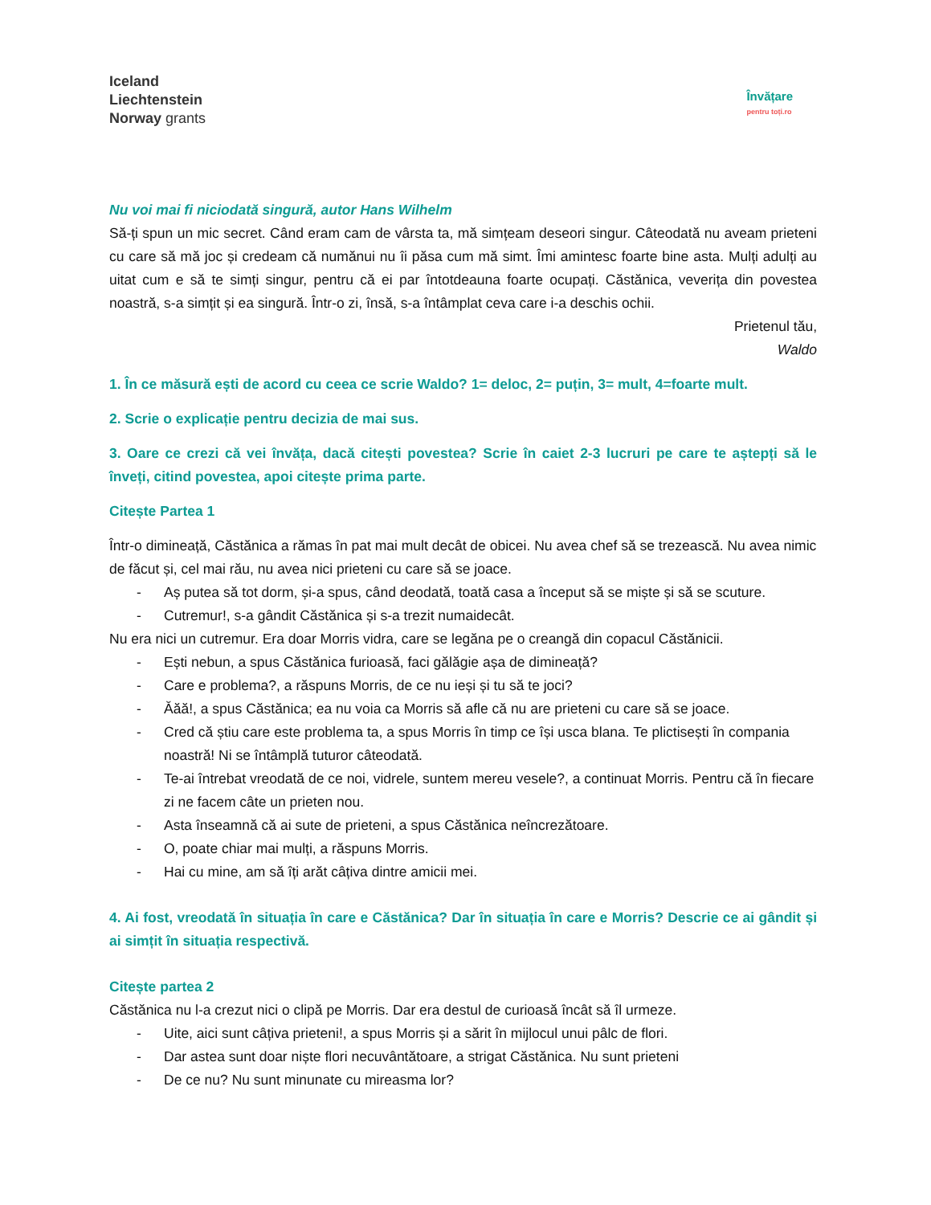Iceland
Liechtenstein
Norway grants
Învățare
pentru toți.ro
Nu voi mai fi niciodată singură, autor Hans Wilhelm
Să-ți spun un mic secret. Când eram cam de vârsta ta, mă simțeam deseori singur. Câteodată nu aveam prieteni cu care să mă joc și credeam că numănui nu îi păsa cum mă simt. Îmi amintesc foarte bine asta. Mulți adulți au uitat cum e să te simți singur, pentru că ei par întotdeauna foarte ocupați. Căstănica, veverița din povestea noastră, s-a simțit și ea singură. Într-o zi, însă, s-a întâmplat ceva care i-a deschis ochii.
Prietenul tău,
Waldo
1. În ce măsură ești de acord cu ceea ce scrie Waldo? 1= deloc, 2= puțin, 3= mult, 4=foarte mult.
2. Scrie o explicație pentru decizia de mai sus.
3. Oare ce crezi că vei învăța, dacă citești povestea? Scrie în caiet 2-3 lucruri pe care te aștepți să le înveți, citind povestea, apoi citește prima parte.
Citește Partea 1
Într-o dimineață, Căstănica a rămas în pat mai mult decât de obicei. Nu avea chef să se trezească. Nu avea nimic de făcut și, cel mai rău, nu avea nici prieteni cu care să se joace.
- Aș putea să tot dorm, și-a spus, când deodată, toată casa a început să se miște și să se scuture.
- Cutremur!, s-a gândit Căstănica și s-a trezit numaidecât.
Nu era nici un cutremur. Era doar Morris vidra, care se legăna pe o creangă din copacul Căstănicii.
- Ești nebun, a spus Căstănica furioasă, faci gălăgie așa de dimineață?
- Care e problema?, a răspuns Morris, de ce nu ieși și tu să te joci?
- Ăăă!, a spus Căstănica; ea nu voia ca Morris să afle că nu are prieteni cu care să se joace.
- Cred că știu care este problema ta, a spus Morris în timp ce își usca blana. Te plictisești în compania noastră! Ni se întâmplă tuturor câteodată.
- Te-ai întrebat vreodată de ce noi, vidrele, suntem mereu vesele?, a continuat Morris. Pentru că în fiecare zi ne facem câte un prieten nou.
- Asta înseamnă că ai sute de prieteni, a spus Căstănica neîncrezătoare.
- O, poate chiar mai mulți, a răspuns Morris.
- Hai cu mine, am să îți arăt câțiva dintre amicii mei.
4. Ai fost, vreodată în situația în care e Căstănica? Dar în situația în care e Morris? Descrie ce ai gândit și ai simțit în situația respectivă.
Citește partea 2
Căstănica nu l-a crezut nici o clipă pe Morris. Dar era destul de curioasă încât să îl urmeze.
- Uite, aici sunt câțiva prieteni!, a spus Morris și a sărit în mijlocul unui pâlc de flori.
- Dar astea sunt doar niște flori necuvântătoare, a strigat Căstănica. Nu sunt prieteni
- De ce nu? Nu sunt minunate cu mireasma lor?